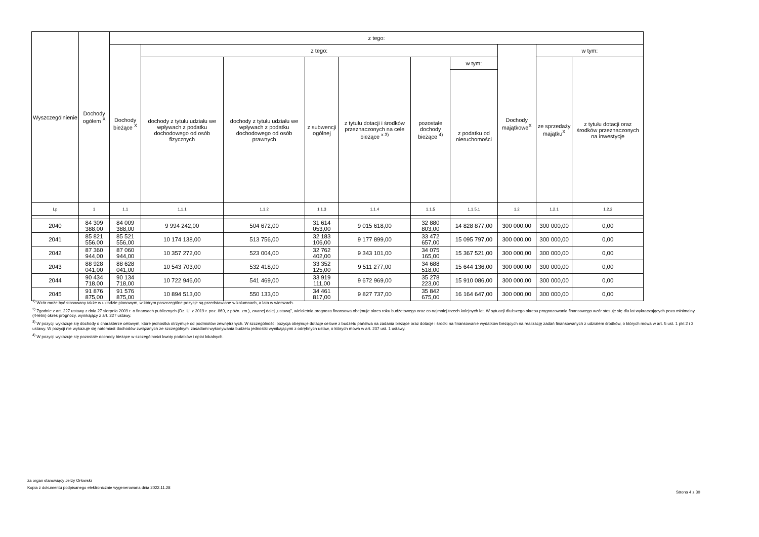| Wyszczególnienie | Dochody ogółem <sup>X</sup> | z tego: | | | | | | | | | |
| --- | --- | --- | --- | --- | --- | --- | --- | --- | --- | --- | --- |
| | | Dochody bieżące <sup>X</sup> | z tego: | | | | | | Dochody majątkowe<sup>X</sup> | w tym: | |
| | | | dochody z tytułu udziału we wpływach z podatku dochodowego od osób fizycznych | dochody z tytułu udziału we wpływach z podatku dochodowego od osób prawnych | z subwencji ogólnej | z tytułu dotacji i środków przeznaczonych na cele bieżące <sup>x 3)</sup> | pozostałe dochody bieżące <sup>4)</sup> | w tym: | | ze sprzedaży majątku<sup>X</sup> | z tytułu dotacji oraz środków przeznaczonych na inwestycje |
| | | | | | | | | z podatku od nieruchomości | | | |
| Lp | 1 | 1.1 | 1.1.1 | 1.1.2 | 1.1.3 | 1.1.4 | 1.1.5 | 1.1.5.1 | 1.2 | 1.2.1 | 1.2.2 |
| 2040 | 84 309 388,00 | 84 009 388,00 | 9 994 242,00 | 504 672,00 | 31 614 053,00 | 9 015 618,00 | 32 880 803,00 | 14 828 877,00 | 300 000,00 | 300 000,00 | 0,00 |
| 2041 | 85 821 556,00 | 85 521 556,00 | 10 174 138,00 | 513 756,00 | 32 183 106,00 | 9 177 899,00 | 33 472 657,00 | 15 095 797,00 | 300 000,00 | 300 000,00 | 0,00 |
| 2042 | 87 360 944,00 | 87 060 944,00 | 10 357 272,00 | 523 004,00 | 32 762 402,00 | 9 343 101,00 | 34 075 165,00 | 15 367 521,00 | 300 000,00 | 300 000,00 | 0,00 |
| 2043 | 88 928 041,00 | 88 628 041,00 | 10 543 703,00 | 532 418,00 | 33 352 125,00 | 9 511 277,00 | 34 688 518,00 | 15 644 136,00 | 300 000,00 | 300 000,00 | 0,00 |
| 2044 | 90 434 718,00 | 90 134 718,00 | 10 722 946,00 | 541 469,00 | 33 919 111,00 | 9 672 969,00 | 35 278 223,00 | 15 910 086,00 | 300 000,00 | 300 000,00 | 0,00 |
| 2045 | 91 876 875,00 | 91 576 875,00 | 10 894 513,00 | 550 133,00 | 34 461 817,00 | 9 827 737,00 | 35 842 675,00 | 16 164 647,00 | 300 000,00 | 300 000,00 | 0,00 |
<sup>1)</sup> Wzór może być stosowany także w układzie pionowym, w którym poszczególne pozycje są przedstawione w kolumnach, a lata w wierszach.
<sup>2)</sup> Zgodnie z art. 227 ustawy z dnia 27 sierpnia 2009 r. o finansach publicznych (Dz. U. z 2019 r. poz. 869, z późn. zm.), zwanej dalej „ustawą”, wieloletnia prognoza finansowa obejmuje okres roku budżetowego oraz co najmniej trzech kolejnych lat. W sytuacji dłuższego okresu prognozowania finansowego wzór stosuje się dla lat wykraczających poza minimalny (4-letni) okres prognozy, wynikający z art. 227 ustawy.
<sup>3)</sup> W pozycji wykazuje się dochody o charakterze celowym, które jednostka otrzymuje od podmiotów zewnętrznych. W szczególności pozycja obejmuje dotacje celowe z budżetu państwa na zadania bieżące oraz dotacje i środki na finansowanie wydatków bieżących na realizację zadań finansowanych z udziałem środków, o których mowa w art. 5 ust. 1 pkt 2 i 3 ustawy. W pozycji nie wykazuje się natomiast dochodów związanych ze szczególnymi zasadami wykonywania budżetu jednostki wynikającymi z odrębnych ustaw, o których mowa w art. 237 ust. 1 ustawy.
<sup>4)</sup> W pozycji wykazuje się pozostałe dochody bieżące w szczególności kwoty podatków i opłat lokalnych.
za organ stanowiący Jerzy Orłowski
Kopia z dokumentu podpisanego elektronicznie wygenerowana dnia 2022.11.28
Strona 4 z 30